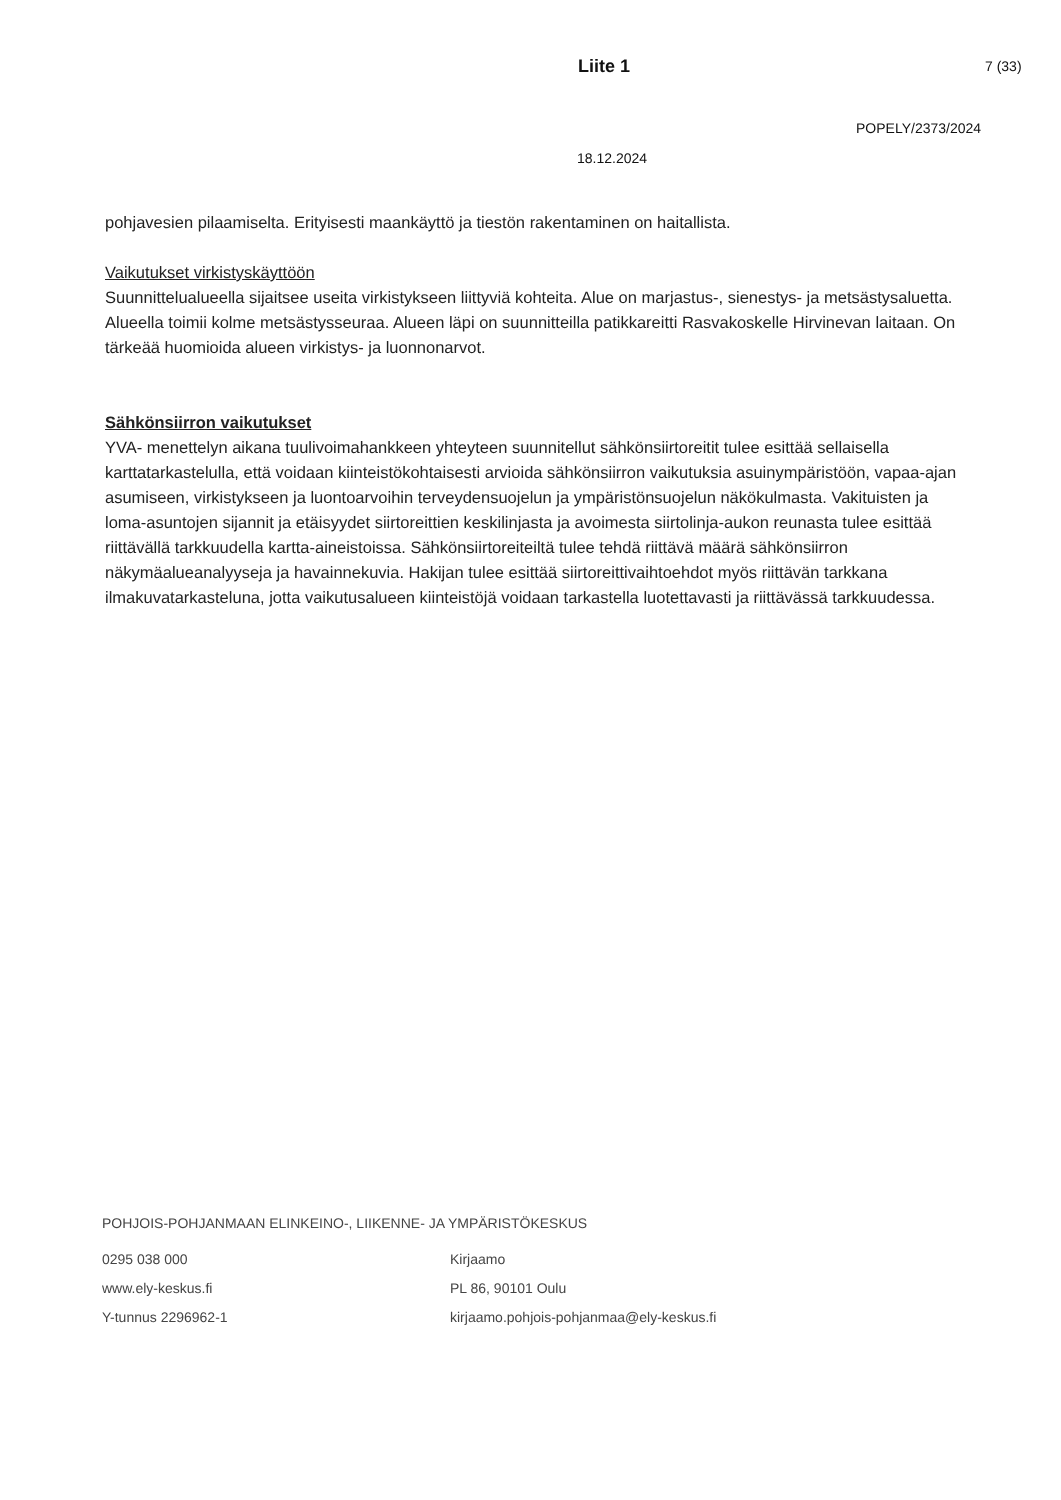Liite 1 7 (33)
POPELY/2373/2024
18.12.2024
pohjavesien pilaamiselta. Erityisesti maankäyttö ja tiestön rakentaminen on haitallista.
Vaikutukset virkistyskäyttöön
Suunnittelualueella sijaitsee useita virkistykseen liittyviä kohteita. Alue on marjastus-, sienestys- ja metsästysaluetta. Alueella toimii kolme metsästysseuraa. Alueen läpi on suunnitteilla patikkareitti Rasvakoskelle Hirvinevan laitaan. On tärkeää huomioida alueen virkistys- ja luonnonarvot.
Sähkönsiirron vaikutukset
YVA- menettelyn aikana tuulivoimahankkeen yhteyteen suunnitellut sähkönsiirtoreitit tulee esittää sellaisella karttatarkastelulla, että voidaan kiinteistökohtaisesti arvioida sähkönsiirron vaikutuksia asuinympäristöön, vapaa-ajan asumiseen, virkistykseen ja luontoarvoihin terveydensuojelun ja ympäristönsuojelun näkökulmasta. Vakituisten ja loma-asuntojen sijannit ja etäisyydet siirtoreittien keskilinjasta ja avoimesta siirtolinja-aukon reunasta tulee esittää riittävällä tarkkuudella kartta-aineistoissa. Sähkönsiirtoreiteiltä tulee tehdä riittävä määrä sähkönsiirron näkymäalueanalyyseja ja havainnekuvia. Hakijan tulee esittää siirtoreittivaihtoehdot myös riittävän tarkkana ilmakuvatarkasteluna, jotta vaikutusalueen kiinteistöjä voidaan tarkastella luotettavasti ja riittävässä tarkkuudessa.
POHJOIS-POHJANMAAN ELINKEINO-, LIIKENNE- JA YMPÄRISTÖKESKUS
0295 038 000
www.ely-keskus.fi
Y-tunnus 2296962-1
Kirjaamo
PL 86, 90101 Oulu
kirjaamo.pohjois-pohjanmaa@ely-keskus.fi